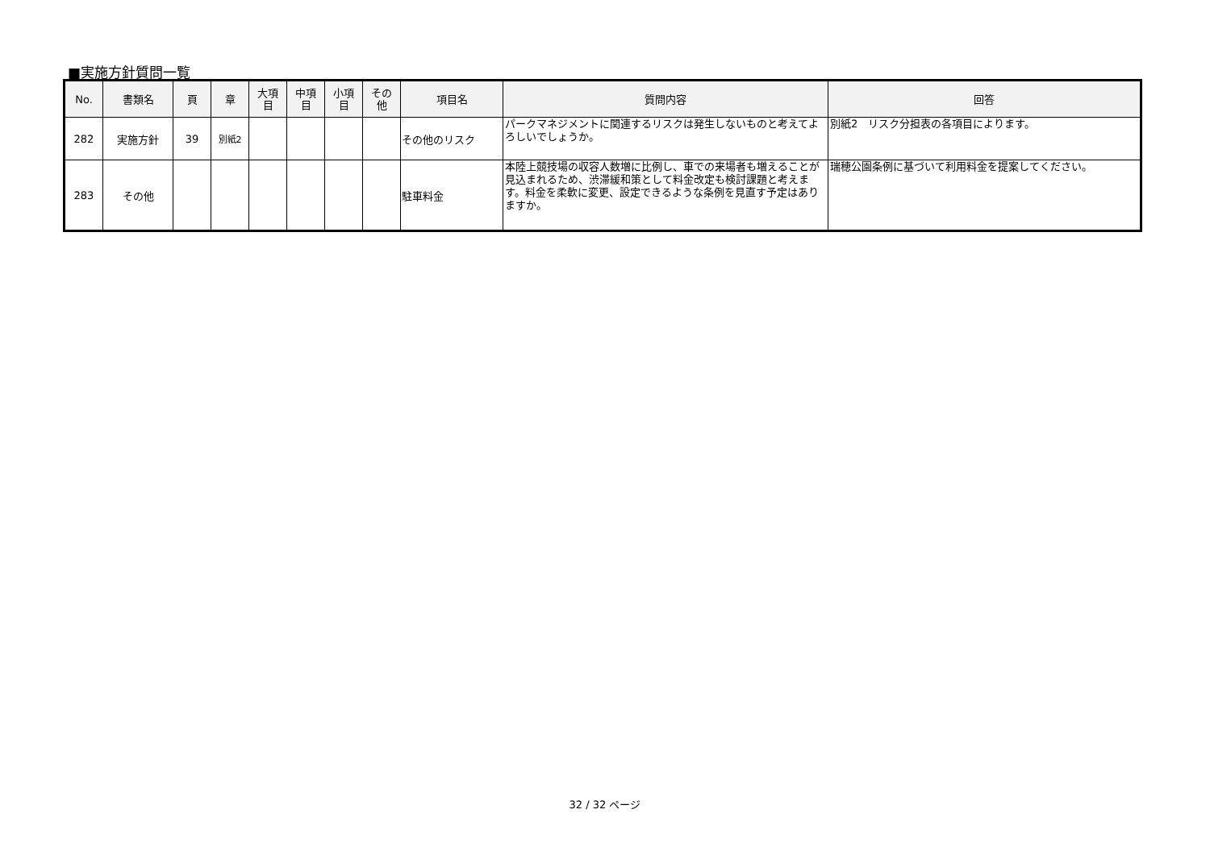■実施方針質問一覧
| No. | 書類名 | 頁 | 章 | 大項 目 | 中項 目 | 小項 目 | その 他 | 項目名 | 質問内容 | 回答 |
| --- | --- | --- | --- | --- | --- | --- | --- | --- | --- | --- |
| 282 | 実施方針 | 39 | 別紙2 | | | | | その他のリスク | パークマネジメントに関連するリスクは発生しないものと考えてよろしいでしょうか。 | 別紙2 リスク分担表の各項目によります。 |
| 283 | その他 | | | | | | | 駐車料金 | 本陸上競技場の収容人数増に比例し、車での来場者も増えることが見込まれるため、渋滞緩和策として料金改定も検討課題と考えます。料金を柔軟に変更、設定できるような条例を見直す予定はありますか。 | 瑞穂公園条例に基づいて利用料金を提案してください。 |
32 / 32 ページ